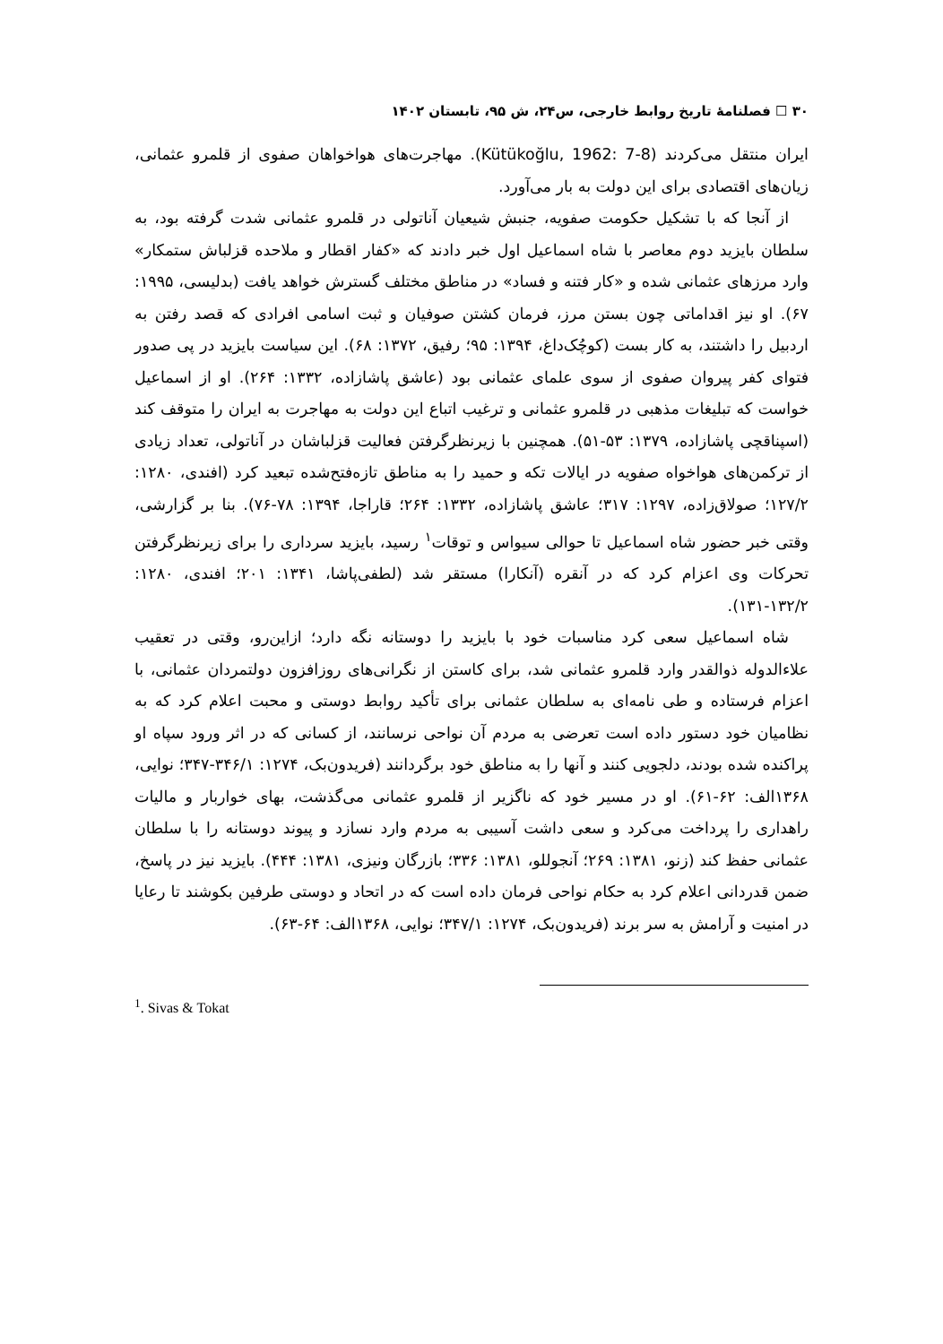۳۰ ☐ فصلنامهٔ تاریخ روابط خارجی، س۲۴، ش ۹۵، تابستان ۱۴۰۲
ایران منتقل می‌کردند (Kütükoğlu, 1962: 7-8). مهاجرت‌های هواخواهان صفوی از قلمرو عثمانی، زیان‌های اقتصادی برای این دولت به بار می‌آورد.
از آنجا که با تشکیل حکومت صفویه، جنبش شیعیان آناتولی در قلمرو عثمانی شدت گرفته بود، به سلطان بایزید دوم معاصر با شاه اسماعیل اول خبر دادند که «کفار اقطار و ملاحده قزلباش ستمکار» وارد مرزهای عثمانی شده و «کار فتنه و فساد» در مناطق مختلف گسترش خواهد یافت (بدلیسی، ۱۹۹۵: ۶۷). او نیز اقداماتی چون بستن مرز، فرمان کشتن صوفیان و ثبت اسامی افرادی که قصد رفتن به اردبیل را داشتند، به کار بست (کوچُک‌داغ، ۱۳۹۴: ۹۵؛ رفیق، ۱۳۷۲: ۶۸). این سیاست بایزید در پی صدور فتوای کفر پیروان صفوی از سوی علمای عثمانی بود (عاشق پاشازاده، ۱۳۳۲: ۲۶۴). او از اسماعیل خواست که تبلیغات مذهبی در قلمرو عثمانی و ترغیب اتباع این دولت به مهاجرت به ایران را متوقف کند (اسپناقچی پاشازاده، ۱۳۷۹: ۵۳-۵۱). همچنین با زیرنظرگرفتن فعالیت قزلباشان در آناتولی، تعداد زیادی از ترکمن‌های هواخواه صفویه در ایالات تکه و حمید را به مناطق تازه‌فتح‌شده تبعید کرد (افندی، ۱۲۸۰: ۱۲۷/۲؛ صولاق‌زاده، ۱۲۹۷: ۳۱۷؛ عاشق پاشازاده، ۱۳۳۲: ۲۶۴؛ قاراجا، ۱۳۹۴: ۷۸-۷۶). بنا بر گزارشی، وقتی خبر حضور شاه اسماعیل تا حوالی سیواس و توقات<sup>۱</sup> رسید، بایزید سرداری را برای زیرنظرگرفتن تحرکات وی اعزام کرد که در آنقره (آنکارا) مستقر شد (لطفی‌پاشا، ۱۳۴۱: ۲۰۱؛ افندی، ۱۲۸۰: ۱۳۲/۲-۱۳۱).
شاه اسماعیل سعی کرد مناسبات خود با بایزید را دوستانه نگه دارد؛ ازاین‌رو، وقتی در تعقیب علاءالدوله ذوالقدر وارد قلمرو عثمانی شد، برای کاستن از نگرانی‌های روزافزون دولتمردان عثمانی، با اعزام فرستاده و طی نامه‌ای به سلطان عثمانی برای تأکید روابط دوستی و محبت اعلام کرد که به نظامیان خود دستور داده است تعرضی به مردم آن نواحی نرسانند، از کسانی که در اثر ورود سپاه او پراکنده شده بودند، دلجویی کنند و آنها را به مناطق خود برگردانند (فریدون‌بک، ۱۲۷۴: ۳۴۶/۱-۳۴۷؛ نوایی، ۱۳۶۸الف: ۶۲-۶۱). او در مسیر خود که ناگزیر از قلمرو عثمانی می‌گذشت، بهای خواربار و مالیات راهداری را پرداخت می‌کرد و سعی داشت آسیبی به مردم وارد نسازد و پیوند دوستانه را با سلطان عثمانی حفظ کند (زنو، ۱۳۸۱: ۲۶۹؛ آنجوللو، ۱۳۸۱: ۳۳۶؛ بازرگان ونیزی، ۱۳۸۱: ۴۴۴). بایزید نیز در پاسخ، ضمن قدردانی اعلام کرد به حکام نواحی فرمان داده است که در اتحاد و دوستی طرفین بکوشند تا رعایا در امنیت و آرامش به سر برند (فریدون‌بک، ۱۲۷۴: ۳۴۷/۱؛ نوایی، ۱۳۶۸الف: ۶۴-۶۳).
<sup>1</sup>. Sivas & Tokat